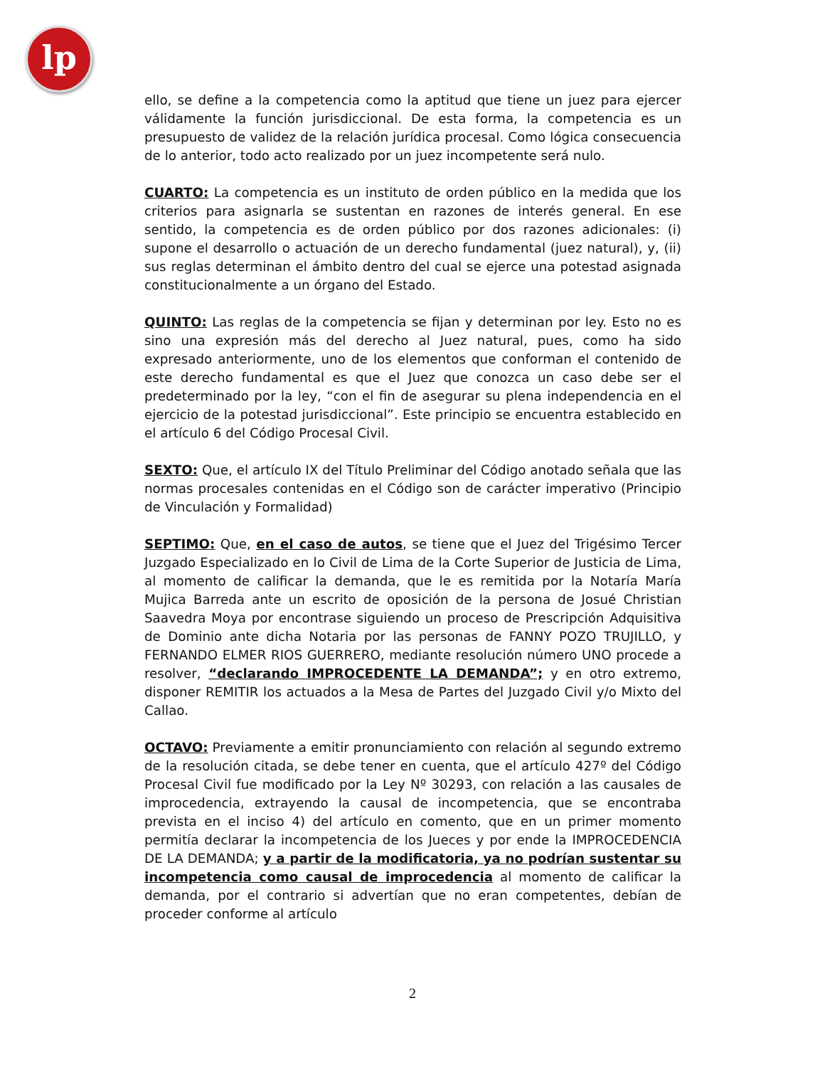lp
ello, se define a la competencia como la aptitud que tiene un juez para ejercer válidamente la función jurisdiccional. De esta forma, la competencia es un presupuesto de validez de la relación jurídica procesal. Como lógica consecuencia de lo anterior, todo acto realizado por un juez incompetente será nulo.
CUARTO: La competencia es un instituto de orden público en la medida que los criterios para asignarla se sustentan en razones de interés general. En ese sentido, la competencia es de orden público por dos razones adicionales: (i) supone el desarrollo o actuación de un derecho fundamental (juez natural), y, (ii) sus reglas determinan el ámbito dentro del cual se ejerce una potestad asignada constitucionalmente a un órgano del Estado.
QUINTO: Las reglas de la competencia se fijan y determinan por ley. Esto no es sino una expresión más del derecho al Juez natural, pues, como ha sido expresado anteriormente, uno de los elementos que conforman el contenido de este derecho fundamental es que el Juez que conozca un caso debe ser el predeterminado por la ley, “con el fin de asegurar su plena independencia en el ejercicio de la potestad jurisdiccional”. Este principio se encuentra establecido en el artículo 6 del Código Procesal Civil.
SEXTO: Que, el artículo IX del Título Preliminar del Código anotado señala que las normas procesales contenidas en el Código son de carácter imperativo (Principio de Vinculación y Formalidad)
SEPTIMO: Que, en el caso de autos, se tiene que el Juez del Trigésimo Tercer Juzgado Especializado en lo Civil de Lima de la Corte Superior de Justicia de Lima, al momento de calificar la demanda, que le es remitida por la Notaría María Mujica Barreda ante un escrito de oposición de la persona de Josué Christian Saavedra Moya por encontrase siguiendo un proceso de Prescripción Adquisitiva de Dominio ante dicha Notaria por las personas de FANNY POZO TRUJILLO, y FERNANDO ELMER RIOS GUERRERO, mediante resolución número UNO procede a resolver, “declarando IMPROCEDENTE LA DEMANDA”; y en otro extremo, disponer REMITIR los actuados a la Mesa de Partes del Juzgado Civil y/o Mixto del Callao.
OCTAVO: Previamente a emitir pronunciamiento con relación al segundo extremo de la resolución citada, se debe tener en cuenta, que el artículo 427º del Código Procesal Civil fue modificado por la Ley Nº 30293, con relación a las causales de improcedencia, extrayendo la causal de incompetencia, que se encontraba prevista en el inciso 4) del artículo en comento, que en un primer momento permitía declarar la incompetencia de los Jueces y por ende la IMPROCEDENCIA DE LA DEMANDA; y a partir de la modificatoria, ya no podrían sustentar su incompetencia como causal de improcedencia al momento de calificar la demanda, por el contrario si advertían que no eran competentes, debían de proceder conforme al artículo
2